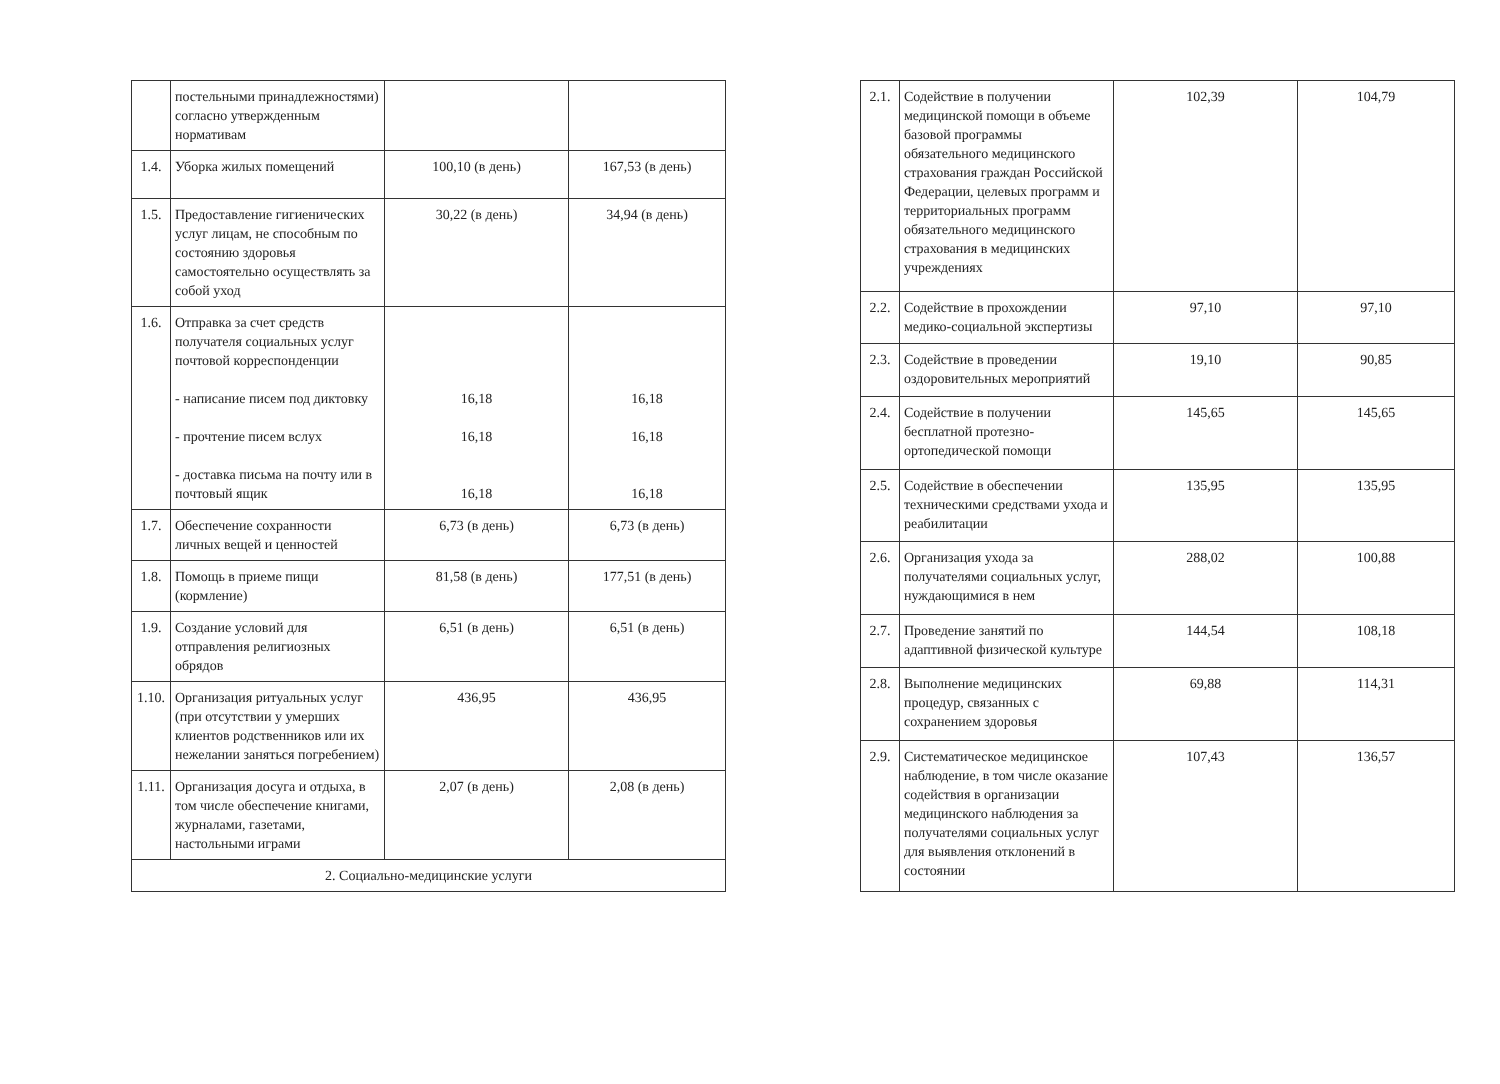| | постельными принадлежностями) согласно утвержденным нормативам | | |
| 1.4. | Уборка жилых помещений | 100,10 (в день) | 167,53 (в день) |
| 1.5. | Предоставление гигиенических услуг лицам, не способным по состоянию здоровья самостоятельно осуществлять за собой уход | 30,22 (в день) | 34,94 (в день) |
| 1.6. | Отправка за счет средств получателя социальных услуг почтовой корреспонденции - написание писем под диктовку - прочтение писем вслух - доставка письма на почту или в почтовый ящик | 16,18 16,18 16,18 | 16,18 16,18 16,18 |
| 1.7. | Обеспечение сохранности личных вещей и ценностей | 6,73 (в день) | 6,73 (в день) |
| 1.8. | Помощь в приеме пищи (кормление) | 81,58 (в день) | 177,51 (в день) |
| 1.9. | Создание условий для отправления религиозных обрядов | 6,51 (в день) | 6,51 (в день) |
| 1.10. | Организация ритуальных услуг (при отсутствии у умерших клиентов родственников или их нежелании заняться погребением) | 436,95 | 436,95 |
| 1.11. | Организация досуга и отдыха, в том числе обеспечение книгами, журналами, газетами, настольными играми | 2,07 (в день) | 2,08 (в день) |
| 2. Социально-медицинские услуги | | | |
| 2.1. | Содействие в получении медицинской помощи в объеме базовой программы обязательного медицинского страхования граждан Российской Федерации, целевых программ и территориальных программ обязательного медицинского страхования в медицинских учреждениях | 102,39 | 104,79 |
| 2.2. | Содействие в прохождении медико-социальной экспертизы | 97,10 | 97,10 |
| 2.3. | Содействие в проведении оздоровительных мероприятий | 19,10 | 90,85 |
| 2.4. | Содействие в получении бесплатной протезно-ортопедической помощи | 145,65 | 145,65 |
| 2.5. | Содействие в обеспечении техническими средствами ухода и реабилитации | 135,95 | 135,95 |
| 2.6. | Организация ухода за получателями социальных услуг, нуждающимися в нем | 288,02 | 100,88 |
| 2.7. | Проведение занятий по адаптивной физической культуре | 144,54 | 108,18 |
| 2.8. | Выполнение медицинских процедур, связанных с сохранением здоровья | 69,88 | 114,31 |
| 2.9. | Систематическое медицинское наблюдение, в том числе оказание содействия в организации медицинского наблюдения за получателями социальных услуг для выявления отклонений в состоянии | 107,43 | 136,57 |